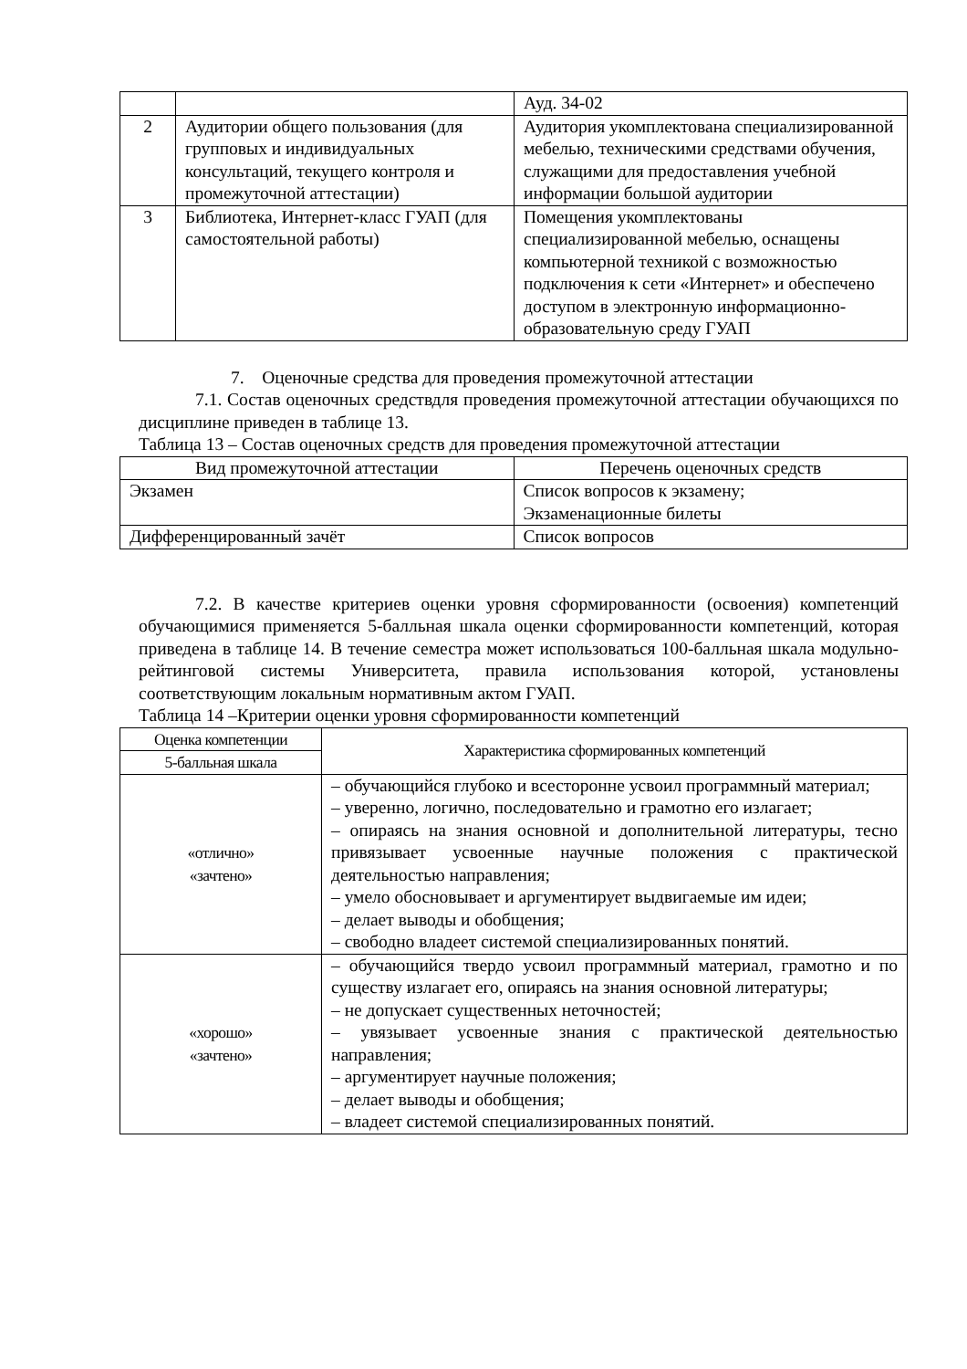| | | Ауд. 34-02 |
| 2 | Аудитории общего пользования (для групповых и индивидуальных консультаций, текущего контроля и промежуточной аттестации) | Аудитория укомплектована специализированной мебелью, техническими средствами обучения, служащими для предоставления учебной информации большой аудитории |
| 3 | Библиотека, Интернет-класс ГУАП (для самостоятельной работы) | Помещения укомплектованы специализированной мебелью, оснащены компьютерной техникой с возможностью подключения к сети «Интернет» и обеспечено доступом в электронную информационно-образовательную среду ГУАП |
7. Оценочные средства для проведения промежуточной аттестации
7.1. Состав оценочных средствдля проведения промежуточной аттестации обучающихся по дисциплине приведен в таблице 13.
Таблица 13 – Состав оценочных средств для проведения промежуточной аттестации
| Вид промежуточной аттестации | Перечень оценочных средств |
| --- | --- |
| Экзамен | Список вопросов к экзамену; Экзаменационные билеты |
| Дифференцированный зачёт | Список вопросов |
7.2. В качестве критериев оценки уровня сформированности (освоения) компетенций обучающимися применяется 5-балльная шкала оценки сформированности компетенций, которая приведена в таблице 14. В течение семестра может использоваться 100-балльная шкала модульно-рейтинговой системы Университета, правила использования которой, установлены соответствующим локальным нормативным актом ГУАП.
Таблица 14 –Критерии оценки уровня сформированности компетенций
| Оценка компетенции | Характеристика сформированных компетенций |
| --- | --- |
| 5-балльная шкала | |
| «отлично» «зачтено» | – обучающийся глубоко и всесторонне усвоил программный материал; – уверенно, логично, последовательно и грамотно его излагает; – опираясь на знания основной и дополнительной литературы, тесно привязывает усвоенные научные положения с практической деятельностью направления; – умело обосновывает и аргументирует выдвигаемые им идеи; – делает выводы и обобщения; – свободно владеет системой специализированных понятий. |
| «хорошо» «зачтено» | – обучающийся твердо усвоил программный материал, грамотно и по существу излагает его, опираясь на знания основной литературы; – не допускает существенных неточностей; – увязывает усвоенные знания с практической деятельностью направления; – аргументирует научные положения; – делает выводы и обобщения; – владеет системой специализированных понятий. |